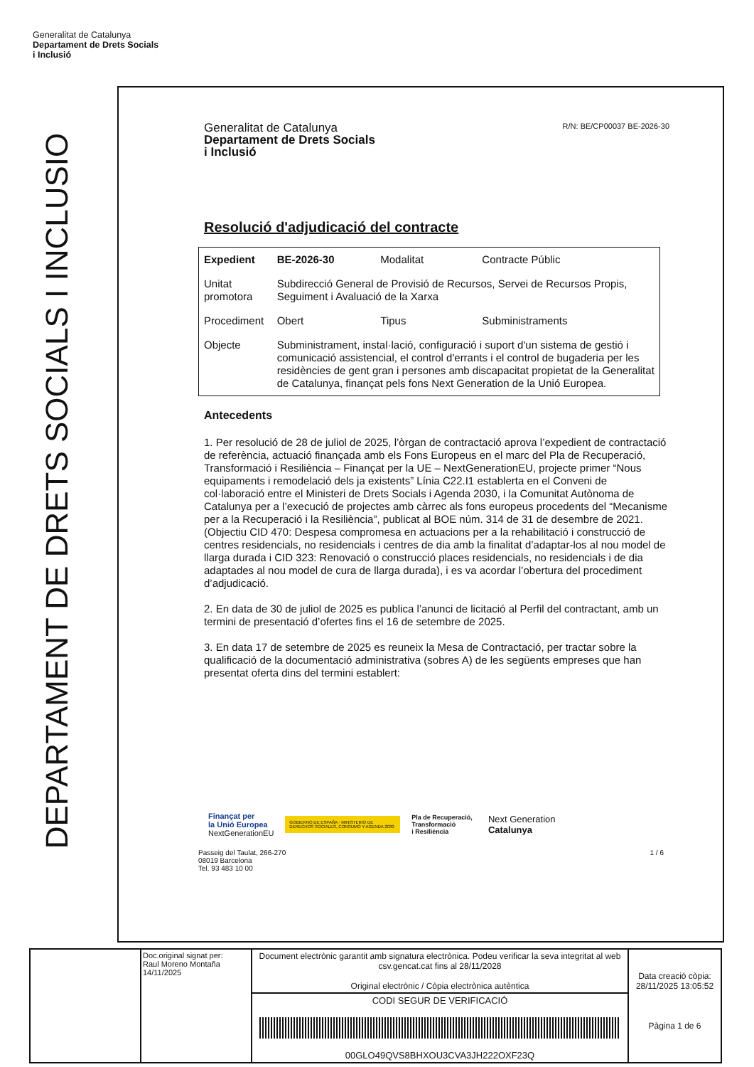Generalitat de Catalunya
Departament de Drets Socials
i Inclusió
DEPARTAMENT DE DRETS SOCIALS I INCLUSIO
Generalitat de Catalunya
Departament de Drets Socials
i Inclusió
R/N: BE/CP00037 BE-2026-30
Resolució d'adjudicació del contracte
| Expedient | BE-2026-30 | Modalitat | Contracte Públic |
| Unitat promotora | Subdirecció General de Provisió de Recursos, Servei de Recursos Propis, Seguiment i Avaluació de la Xarxa | | |
| Procediment | Obert | Tipus | Subministraments |
| Objecte | Subministrament, instal·lació, configuració i suport d'un sistema de gestió i comunicació assistencial, el control d'errants i el control de bugaderia per les residències de gent gran i persones amb discapacitat propietat de la Generalitat de Catalunya, finançat pels fons Next Generation de la Unió Europea. | | |
Antecedents
1. Per resolució de 28 de juliol de 2025, l’òrgan de contractació aprova l’expedient de contractació de referència, actuació finançada amb els Fons Europeus en el marc del Pla de Recuperació, Transformació i Resiliència – Finançat per la UE – NextGenerationEU, projecte primer “Nous equipaments i remodelació dels ja existents” Línia C22.I1 establerta en el Conveni de col·laboració entre el Ministeri de Drets Socials i Agenda 2030, i la Comunitat Autònoma de Catalunya per a l’execució de projectes amb càrrec als fons europeus procedents del “Mecanisme per a la Recuperació i la Resiliència”, publicat al BOE núm. 314 de 31 de desembre de 2021. (Objectiu CID 470: Despesa compromesa en actuacions per a la rehabilitació i construcció de centres residencials, no residencials i centres de dia amb la finalitat d’adaptar-los al nou model de llarga durada i CID 323: Renovació o construcció places residencials, no residencials i de dia adaptades al nou model de cura de llarga durada), i es va acordar l’obertura del procediment d’adjudicació.
2. En data de 30 de juliol de 2025 es publica l’anunci de licitació al Perfil del contractant, amb un termini de presentació d’ofertes fins el 16 de setembre de 2025.
3. En data 17 de setembre de 2025 es reuneix la Mesa de Contractació, per tractar sobre la qualificació de la documentació administrativa (sobres A) de les següents empreses que han presentat oferta dins del termini establert:
Finançat per
la Unió Europea
NextGenerationEU
GOBIERNO DE ESPAÑA · MINISTERIO DE DERECHOS SOCIALES, CONSUMO Y AGENDA 2030
Pla de Recuperació,
Transformació
i Resiliència
Next Generation
Catalunya
Passeig del Taulat, 266-270
08019 Barcelona
Tel. 93 483 10 00
1 / 6
| | Doc.original signat per: Raul Moreno Montaña 14/11/2025 | Document electrònic garantit amb signatura electrònica. Podeu verificar la seva integritat al web csv.gencat.cat fins al 28/11/2028 Original electrònic / Còpia electrònica autèntica | Data creació còpia: 28/11/2025 13:05:52 Pàgina 1 de 6 |
| | | CODI SEGUR DE VERIFICACIÓ 00GLO49QVS8BHXOU3CVA3JH222OXF23Q | |